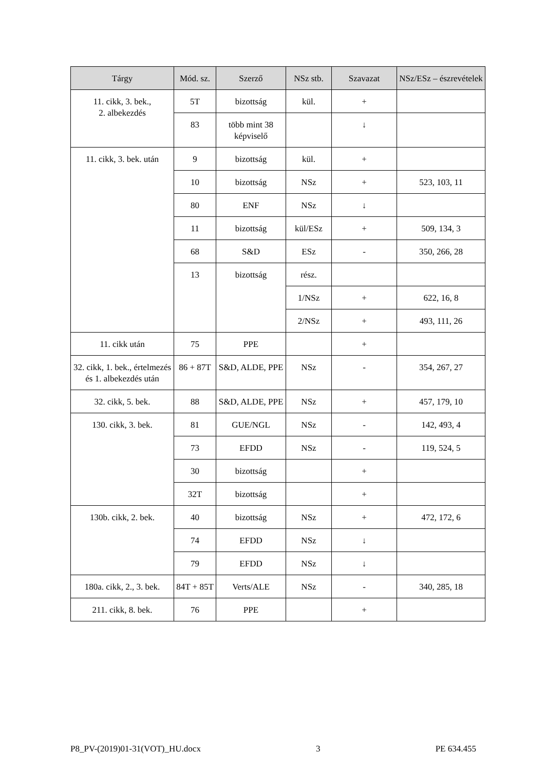| Tárgy | Mód. sz. | Szerző | NSz stb. | Szavazat | NSz/ESz – észrevételek |
| --- | --- | --- | --- | --- | --- |
| 11. cikk, 3. bek., 2. albekezdés | 5T | bizottság | kül. | + | |
| | 83 | több mint 38 képviselő | | ↓ | |
| 11. cikk, 3. bek. után | 9 | bizottság | kül. | + | |
| | 10 | bizottság | NSz | + | 523, 103, 11 |
| | 80 | ENF | NSz | ↓ | |
| | 11 | bizottság | kül/ESz | + | 509, 134, 3 |
| | 68 | S&D | ESz | - | 350, 266, 28 |
| | 13 | bizottság | rész. | | |
| | | | 1/NSz | + | 622, 16, 8 |
| | | | 2/NSz | + | 493, 111, 26 |
| 11. cikk után | 75 | PPE | | + | |
| 32. cikk, 1. bek., értelmezés és 1. albekezdés után | 86 + 87T | S&D, ALDE, PPE | NSz | - | 354, 267, 27 |
| 32. cikk, 5. bek. | 88 | S&D, ALDE, PPE | NSz | + | 457, 179, 10 |
| 130. cikk, 3. bek. | 81 | GUE/NGL | NSz | - | 142, 493, 4 |
| | 73 | EFDD | NSz | - | 119, 524, 5 |
| | 30 | bizottság | | + | |
| | 32T | bizottság | | + | |
| 130b. cikk, 2. bek. | 40 | bizottság | NSz | + | 472, 172, 6 |
| | 74 | EFDD | NSz | ↓ | |
| | 79 | EFDD | NSz | ↓ | |
| 180a. cikk, 2., 3. bek. | 84T + 85T | Verts/ALE | NSz | - | 340, 285, 18 |
| 211. cikk, 8. bek. | 76 | PPE | | + | |
P8_PV-(2019)01-31(VOT)_HU.docx 3 PE 634.455